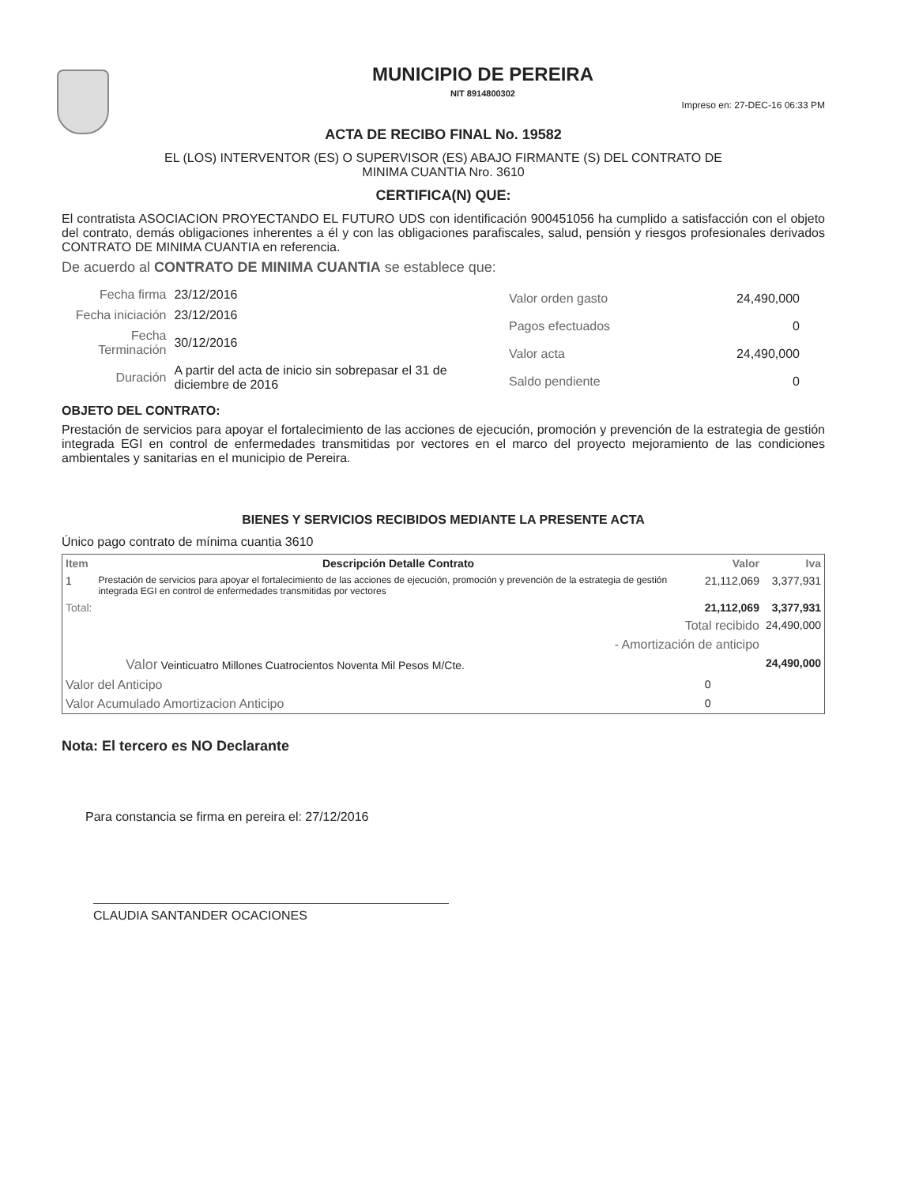MUNICIPIO DE PEREIRA
NIT 8914800302
Impreso en: 27-DEC-16 06:33 PM
ACTA DE RECIBO FINAL No. 19582
EL (LOS) INTERVENTOR (ES) O SUPERVISOR (ES) ABAJO FIRMANTE (S) DEL CONTRATO DE
MINIMA CUANTIA Nro. 3610
CERTIFICA(N) QUE:
El contratista ASOCIACION PROYECTANDO EL FUTURO UDS con identificación 900451056 ha cumplido a satisfacción con el objeto del contrato, demás obligaciones inherentes a él y con las obligaciones parafiscales, salud, pensión y riesgos profesionales derivados CONTRATO DE MINIMA CUANTIA en referencia.
De acuerdo al CONTRATO DE MINIMA CUANTIA se establece que:
| Fecha firma | 23/12/2016 |
| Fecha iniciación | 23/12/2016 |
| Fecha Terminación | 30/12/2016 |
| Duración | A partir del acta de inicio sin sobrepasar el 31 de diciembre de 2016 |
| Valor orden gasto | 24,490,000 |
| Pagos efectuados | 0 |
| Valor acta | 24,490,000 |
| Saldo pendiente | 0 |
OBJETO DEL CONTRATO:
Prestación de servicios para apoyar el fortalecimiento de las acciones de ejecución, promoción y prevención de la estrategia de gestión integrada EGI en control de enfermedades transmitidas por vectores en el marco del proyecto mejoramiento de las condiciones ambientales y sanitarias en el municipio de Pereira.
BIENES Y SERVICIOS RECIBIDOS MEDIANTE LA PRESENTE ACTA
Único pago contrato de mínima cuantia 3610
| Item | Descripción Detalle Contrato | Valor | Iva |
| --- | --- | --- | --- |
| 1 | Prestación de servicios para apoyar el fortalecimiento de las acciones de ejecución, promoción y prevención de la estrategia de gestión integrada EGI en control de enfermedades transmitidas por vectores | 21,112,069 | 3,377,931 |
| Total: | | 21,112,069 | 3,377,931 |
| Total recibido | | | 24,490,000 |
| - Amortización de anticipo | | | |
| Valor Veinticuatro Millones Cuatrocientos Noventa Mil Pesos M/Cte. | | | 24,490,000 |
| Valor del Anticipo | | 0 | |
| Valor Acumulado Amortizacion Anticipo | | 0 | |
Nota: El tercero es NO Declarante
Para constancia se firma en pereira el: 27/12/2016
CLAUDIA SANTANDER OCACIONES